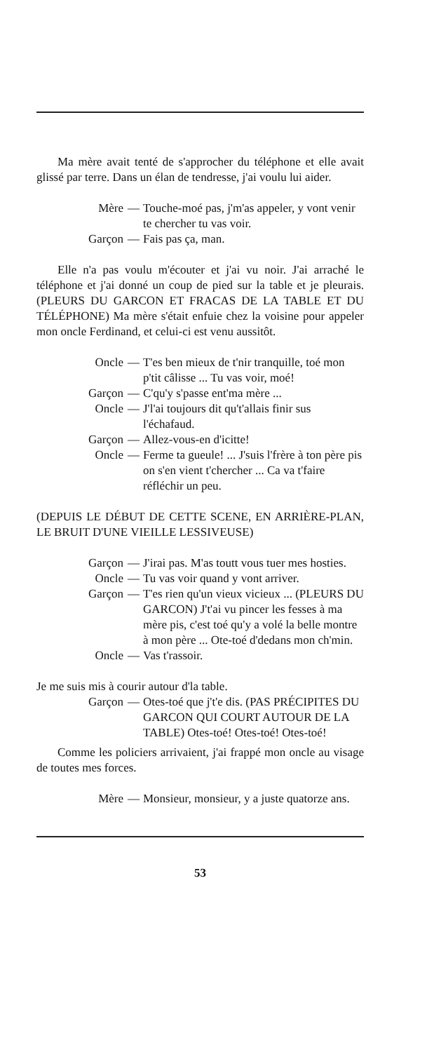Ma mère avait tenté de s'approcher du téléphone et elle avait glissé par terre. Dans un élan de tendresse, j'ai voulu lui aider.
Mère — Touche-moé pas, j'm'as appeler, y vont venir te chercher tu vas voir.
Garçon — Fais pas ça, man.
Elle n'a pas voulu m'écouter et j'ai vu noir. J'ai arraché le téléphone et j'ai donné un coup de pied sur la table et je pleurais. (PLEURS DU GARCON ET FRACAS DE LA TABLE ET DU TÉLÉPHONE) Ma mère s'était enfuie chez la voisine pour appeler mon oncle Ferdinand, et celui-ci est venu aussitôt.
Oncle — T'es ben mieux de t'nir tranquille, toé mon p'tit câlisse ... Tu vas voir, moé!
Garçon — C'qu'y s'passe ent'ma mère ...
Oncle — J'l'ai toujours dit qu't'allais finir sus l'échafaud.
Garçon — Allez-vous-en d'icitte!
Oncle — Ferme ta gueule! ... J'suis l'frère à ton père pis on s'en vient t'chercher ... Ca va t'faire réfléchir un peu.
(DEPUIS LE DÉBUT DE CETTE SCENE, EN ARRIÈRE-PLAN, LE BRUIT D'UNE VIEILLE LESSIVEUSE)
Garçon — J'irai pas. M'as toutt vous tuer mes hosties.
Oncle — Tu vas voir quand y vont arriver.
Garçon — T'es rien qu'un vieux vicieux ... (PLEURS DU GARCON) J't'ai vu pincer les fesses à ma mère pis, c'est toé qu'y a volé la belle montre à mon père ... Ote-toé d'dedans mon ch'min.
Oncle — Vas t'rassoir.
Je me suis mis à courir autour d'la table.
Garçon — Otes-toé que j't'e dis. (PAS PRÉCIPITES DU GARCON QUI COURT AUTOUR DE LA TABLE) Otes-toé! Otes-toé! Otes-toé!
Comme les policiers arrivaient, j'ai frappé mon oncle au visage de toutes mes forces.
Mère — Monsieur, monsieur, y a juste quatorze ans.
53